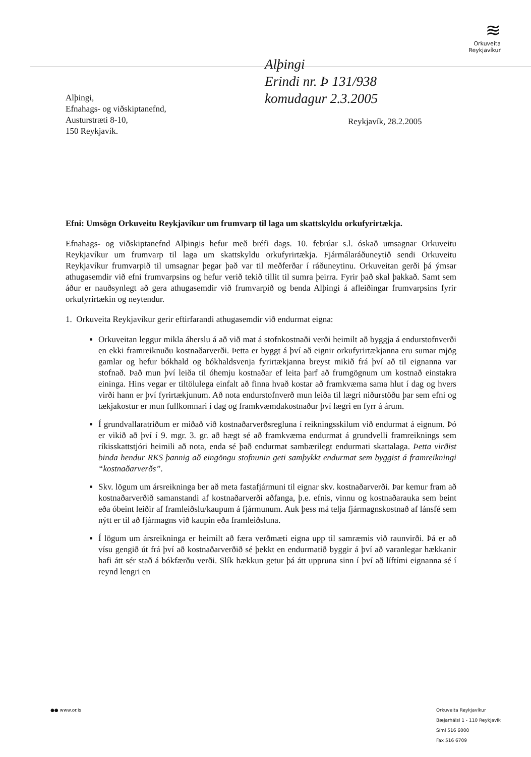≋
Orkuveita
Reykjavíkur
Alþingi
Erindi nr. Þ 131/938
komudagur 2.3.2005
Alþingi,
Efnahags- og viðskiptanefnd,
Austurstræti 8-10,
150 Reykjavík.
Reykjavík, 28.2.2005
Efni: Umsögn Orkuveitu Reykjavíkur um frumvarp til laga um skattskyldu orkufyrirtækja.
Efnahags- og viðskiptanefnd Alþingis hefur með bréfi dags. 10. febrúar s.l. óskað umsagnar Orkuveitu Reykjavíkur um frumvarp til laga um skattskyldu orkufyrirtækja. Fjármálaráðuneytið sendi Orkuveitu Reykjavíkur frumvarpið til umsagnar þegar það var til meðferðar í ráðuneytinu. Orkuveitan gerði þá ýmsar athugasemdir við efni frumvarpsins og hefur verið tekið tillit til sumra þeirra. Fyrir það skal þakkað. Samt sem áður er nauðsynlegt að gera athugasemdir við frumvarpið og benda Alþingi á afleiðingar frumvarpsins fyrir orkufyrirtækin og neytendur.
1. Orkuveita Reykjavíkur gerir eftirfarandi athugasemdir við endurmat eigna:
Orkuveitan leggur mikla áherslu á að við mat á stofnkostnaði verði heimilt að byggja á endurstofnverði en ekki framreiknuðu kostnaðarverði. Þetta er byggt á því að eignir orkufyrirtækjanna eru sumar mjög gamlar og hefur bókhald og bókhaldsvenja fyrirtækjanna breyst mikið frá því að til eignanna var stofnað. Það mun því leiða til óhemju kostnaðar ef leita þarf að frumgögnum um kostnað einstakra eininga. Hins vegar er tiltölulega einfalt að finna hvað kostar að framkvæma sama hlut í dag og hvers virði hann er því fyrirtækjunum. Að nota endurstofnverð mun leiða til lægri niðurstöðu þar sem efni og tækjakostur er mun fullkomnari í dag og framkvæmdakostnaður því lægri en fyrr á árum.
Í grundvallaratriðum er miðað við kostnaðarverðsregluna í reikningsskilum við endurmat á eignum. Þó er vikið að því í 9. mgr. 3. gr. að hægt sé að framkvæma endurmat á grundvelli framreiknings sem ríkisskattstjóri heimili að nota, enda sé það endurmat sambærilegt endurmati skattalaga. Þetta virðist binda hendur RKS þannig að eingöngu stofnunin geti samþykkt endurmat sem byggist á framreikningi “kostnaðarverðs”.
Skv. lögum um ársreikninga ber að meta fastafjármuni til eignar skv. kostnaðarverði. Þar kemur fram að kostnaðarverðið samanstandi af kostnaðarverði aðfanga, þ.e. efnis, vinnu og kostnaðarauka sem beint eða óbeint leiðir af framleiðslu/kaupum á fjármunum. Auk þess má telja fjármagnskostnað af lánsfé sem nýtt er til að fjármagns við kaupin eða framleiðsluna.
Í lögum um ársreikninga er heimilt að færa verðmæti eigna upp til samræmis við raunvirði. Þá er að vísu gengið út frá því að kostnaðarverðið sé þekkt en endurmatið byggir á því að varanlegar hækkanir hafi átt sér stað á bókfærðu verði. Slík hækkun getur þá átt uppruna sinn í því að líftími eignanna sé í reynd lengri en
●● www.or.is Orkuveita Reykjavíkur
Bæjarhálsi 1 - 110 Reykjavík
Sími 516 6000
Fax 516 6709